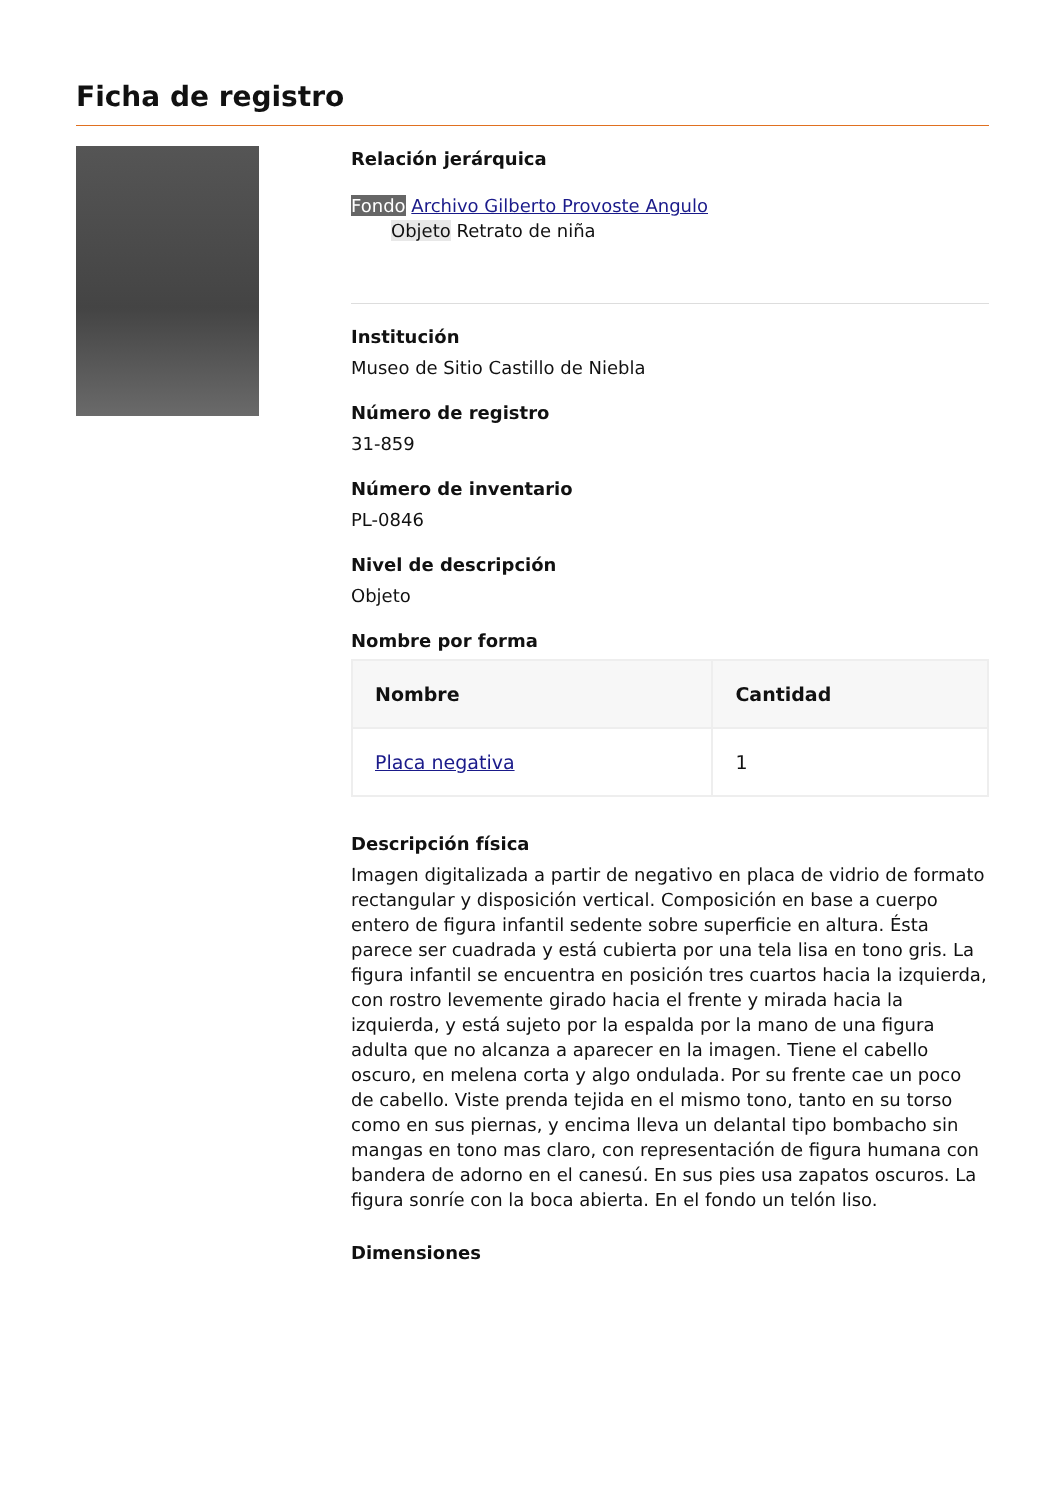Ficha de registro
Relación jerárquica
Fondo Archivo Gilberto Provoste Angulo
Objeto Retrato de niña
Institución
Museo de Sitio Castillo de Niebla
Número de registro
31-859
Número de inventario
PL-0846
Nivel de descripción
Objeto
Nombre por forma
| Nombre | Cantidad |
| --- | --- |
| Placa negativa | 1 |
Descripción física
Imagen digitalizada a partir de negativo en placa de vidrio de formato rectangular y disposición vertical. Composición en base a cuerpo entero de figura infantil sedente sobre superficie en altura. Ésta parece ser cuadrada y está cubierta por una tela lisa en tono gris. La figura infantil se encuentra en posición tres cuartos hacia la izquierda, con rostro levemente girado hacia el frente y mirada hacia la izquierda, y está sujeto por la espalda por la mano de una figura adulta que no alcanza a aparecer en la imagen. Tiene el cabello oscuro, en melena corta y algo ondulada. Por su frente cae un poco de cabello. Viste prenda tejida en el mismo tono, tanto en su torso como en sus piernas, y encima lleva un delantal tipo bombacho sin mangas en tono mas claro, con representación de figura humana con bandera de adorno en el canesú. En sus pies usa zapatos oscuros. La figura sonríe con la boca abierta. En el fondo un telón liso.
Dimensiones